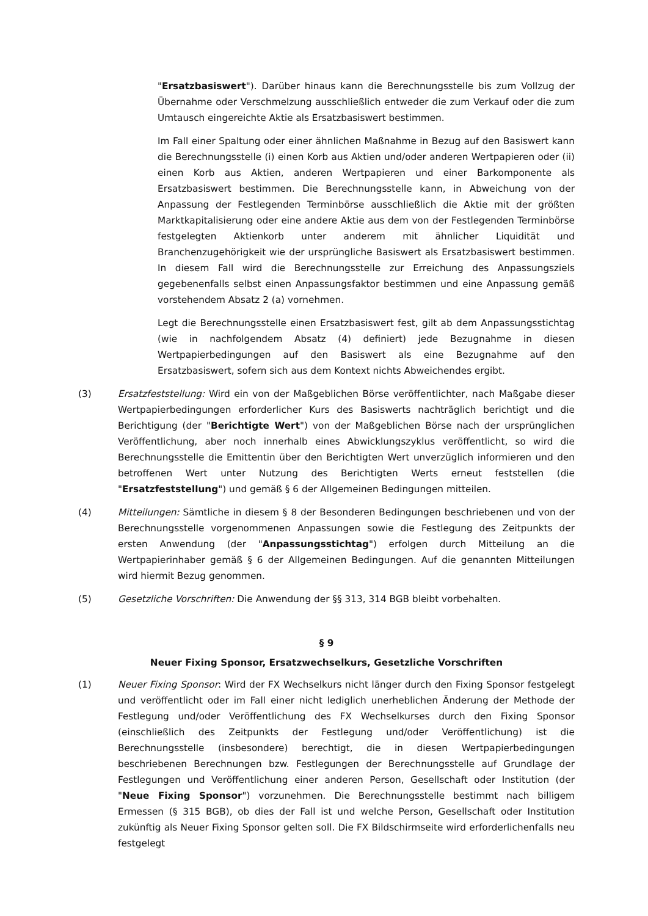"Ersatzbasiswert"). Darüber hinaus kann die Berechnungsstelle bis zum Vollzug der Übernahme oder Verschmelzung ausschließlich entweder die zum Verkauf oder die zum Umtausch eingereichte Aktie als Ersatzbasiswert bestimmen.
Im Fall einer Spaltung oder einer ähnlichen Maßnahme in Bezug auf den Basiswert kann die Berechnungsstelle (i) einen Korb aus Aktien und/oder anderen Wertpapieren oder (ii) einen Korb aus Aktien, anderen Wertpapieren und einer Barkomponente als Ersatzbasiswert bestimmen. Die Berechnungsstelle kann, in Abweichung von der Anpassung der Festlegenden Terminbörse ausschließlich die Aktie mit der größten Marktkapitalisierung oder eine andere Aktie aus dem von der Festlegenden Terminbörse festgelegten Aktienkorb unter anderem mit ähnlicher Liquidität und Branchenzugehörigkeit wie der ursprüngliche Basiswert als Ersatzbasiswert bestimmen. In diesem Fall wird die Berechnungsstelle zur Erreichung des Anpassungsziels gegebenenfalls selbst einen Anpassungsfaktor bestimmen und eine Anpassung gemäß vorstehendem Absatz 2 (a) vornehmen.
Legt die Berechnungsstelle einen Ersatzbasiswert fest, gilt ab dem Anpassungsstichtag (wie in nachfolgendem Absatz (4) definiert) jede Bezugnahme in diesen Wertpapierbedingungen auf den Basiswert als eine Bezugnahme auf den Ersatzbasiswert, sofern sich aus dem Kontext nichts Abweichendes ergibt.
(3) Ersatzfeststellung: Wird ein von der Maßgeblichen Börse veröffentlichter, nach Maßgabe dieser Wertpapierbedingungen erforderlicher Kurs des Basiswerts nachträglich berichtigt und die Berichtigung (der "Berichtigte Wert") von der Maßgeblichen Börse nach der ursprünglichen Veröffentlichung, aber noch innerhalb eines Abwicklungszyklus veröffentlicht, so wird die Berechnungsstelle die Emittentin über den Berichtigten Wert unverzüglich informieren und den betroffenen Wert unter Nutzung des Berichtigten Werts erneut feststellen (die "Ersatzfeststellung") und gemäß § 6 der Allgemeinen Bedingungen mitteilen.
(4) Mitteilungen: Sämtliche in diesem § 8 der Besonderen Bedingungen beschriebenen und von der Berechnungsstelle vorgenommenen Anpassungen sowie die Festlegung des Zeitpunkts der ersten Anwendung (der "Anpassungsstichtag") erfolgen durch Mitteilung an die Wertpapierinhaber gemäß § 6 der Allgemeinen Bedingungen. Auf die genannten Mitteilungen wird hiermit Bezug genommen.
(5) Gesetzliche Vorschriften: Die Anwendung der §§ 313, 314 BGB bleibt vorbehalten.
§ 9
Neuer Fixing Sponsor, Ersatzwechselkurs, Gesetzliche Vorschriften
(1) Neuer Fixing Sponsor: Wird der FX Wechselkurs nicht länger durch den Fixing Sponsor festgelegt und veröffentlicht oder im Fall einer nicht lediglich unerheblichen Änderung der Methode der Festlegung und/oder Veröffentlichung des FX Wechselkurses durch den Fixing Sponsor (einschließlich des Zeitpunkts der Festlegung und/oder Veröffentlichung) ist die Berechnungsstelle (insbesondere) berechtigt, die in diesen Wertpapierbedingungen beschriebenen Berechnungen bzw. Festlegungen der Berechnungsstelle auf Grundlage der Festlegungen und Veröffentlichung einer anderen Person, Gesellschaft oder Institution (der "Neue Fixing Sponsor") vorzunehmen. Die Berechnungsstelle bestimmt nach billigem Ermessen (§ 315 BGB), ob dies der Fall ist und welche Person, Gesellschaft oder Institution zukünftig als Neuer Fixing Sponsor gelten soll. Die FX Bildschirmseite wird erforderlichenfalls neu festgelegt